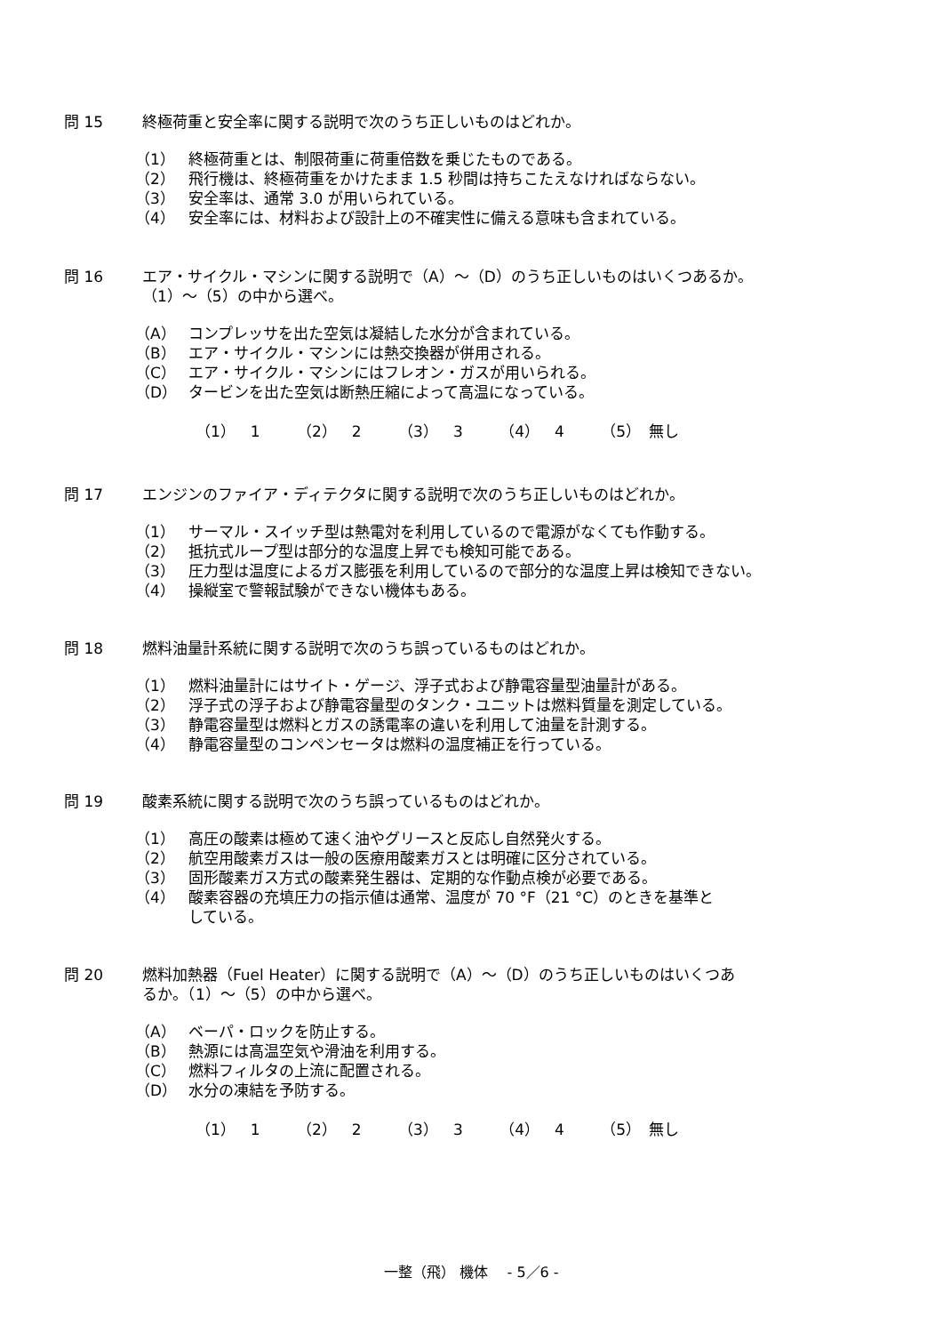問 15 終極荷重と安全率に関する説明で次のうち正しいものはどれか。
（1） 終極荷重とは、制限荷重に荷重倍数を乗じたものである。
（2） 飛行機は、終極荷重をかけたまま 1.5 秒間は持ちこたえなければならない。
（3） 安全率は、通常 3.0 が用いられている。
（4） 安全率には、材料および設計上の不確実性に備える意味も含まれている。
問 16 エア・サイクル・マシンに関する説明で（A）～（D）のうち正しいものはいくつあるか。
（1）～（5）の中から選べ。
（A） コンプレッサを出た空気は凝結した水分が含まれている。
（B） エア・サイクル・マシンには熱交換器が併用される。
（C） エア・サイクル・マシンにはフレオン・ガスが用いられる。
（D） タービンを出た空気は断熱圧縮によって高温になっている。
（1）　1 （2）　2 （3）　3 （4）　4 （5）　無し
問 17 エンジンのファイア・ディテクタに関する説明で次のうち正しいものはどれか。
（1） サーマル・スイッチ型は熱電対を利用しているので電源がなくても作動する。
（2） 抵抗式ループ型は部分的な温度上昇でも検知可能である。
（3） 圧力型は温度によるガス膨張を利用しているので部分的な温度上昇は検知できない。
（4） 操縦室で警報試験ができない機体もある。
問 18 燃料油量計系統に関する説明で次のうち誤っているものはどれか。
（1） 燃料油量計にはサイト・ゲージ、浮子式および静電容量型油量計がある。
（2） 浮子式の浮子および静電容量型のタンク・ユニットは燃料質量を測定している。
（3） 静電容量型は燃料とガスの誘電率の違いを利用して油量を計測する。
（4） 静電容量型のコンペンセータは燃料の温度補正を行っている。
問 19 酸素系統に関する説明で次のうち誤っているものはどれか。
（1） 高圧の酸素は極めて速く油やグリースと反応し自然発火する。
（2） 航空用酸素ガスは一般の医療用酸素ガスとは明確に区分されている。
（3） 固形酸素ガス方式の酸素発生器は、定期的な作動点検が必要である。
（4） 酸素容器の充填圧力の指示値は通常、温度が 70 °F（21 °C）のときを基準と
している。
問 20 燃料加熱器（Fuel Heater）に関する説明で（A）～（D）のうち正しいものはいくつあ
るか。（1）～（5）の中から選べ。
（A） ベーパ・ロックを防止する。
（B） 熱源には高温空気や滑油を利用する。
（C） 燃料フィルタの上流に配置される。
（D） 水分の凍結を予防する。
（1）　1 （2）　2 （3）　3 （4）　4 （5）　無し
一整（飛） 機体　 - 5／6 -